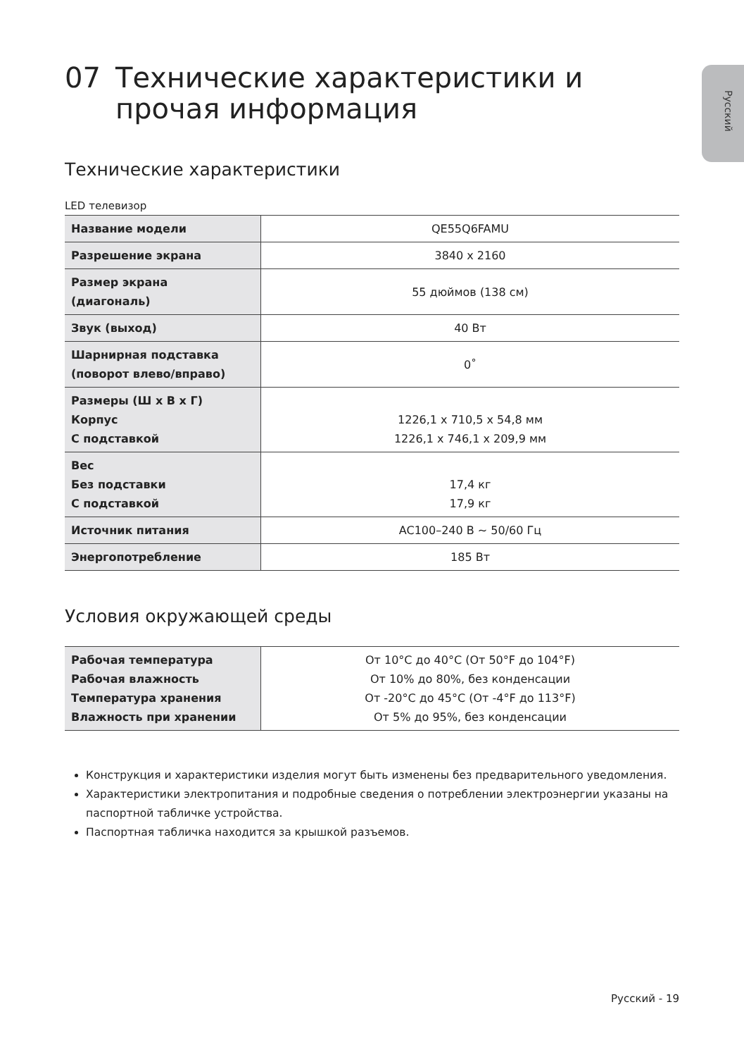Русский
07 Технические характеристики и прочая информация
Технические характеристики
LED телевизор
| Название модели | QE55Q6FAMU |
| Разрешение экрана | 3840 x 2160 |
| Размер экрана (диагональ) | 55 дюймов (138 см) |
| Звук (выход) | 40 Вт |
| Шарнирная подставка (поворот влево/вправо) | 0˚ |
| Размеры (Ш x В x Г) Корпус С подставкой | 1226,1 x 710,5 x 54,8 мм 1226,1 x 746,1 x 209,9 мм |
| Вес Без подставки С подставкой | 17,4 кг 17,9 кг |
| Источник питания | AC100–240 В ~ 50/60 Гц |
| Энергопотребление | 185 Вт |
Условия окружающей среды
| Рабочая температура Рабочая влажность Температура хранения Влажность при хранении | От 10°C до 40°C (От 50°F до 104°F) От 10% до 80%, без конденсации От -20°C до 45°C (От -4°F до 113°F) От 5% до 95%, без конденсации |
Конструкция и характеристики изделия могут быть изменены без предварительного уведомления.
Характеристики электропитания и подробные сведения о потреблении электроэнергии указаны на паспортной табличке устройства.
Паспортная табличка находится за крышкой разъемов.
Русский - 19